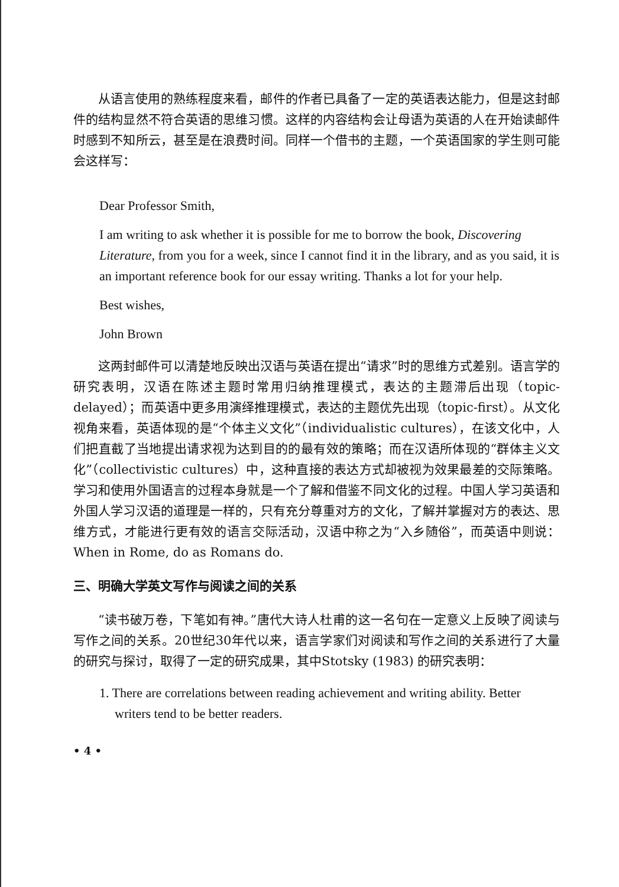从语言使用的熟练程度来看，邮件的作者已具备了一定的英语表达能力，但是这封邮件的结构显然不符合英语的思维习惯。这样的内容结构会让母语为英语的人在开始读邮件时感到不知所云，甚至是在浪费时间。同样一个借书的主题，一个英语国家的学生则可能会这样写：
Dear Professor Smith,
I am writing to ask whether it is possible for me to borrow the book, Discovering Literature, from you for a week, since I cannot find it in the library, and as you said, it is an important reference book for our essay writing. Thanks a lot for your help.
Best wishes,
John Brown
这两封邮件可以清楚地反映出汉语与英语在提出“请求”时的思维方式差别。语言学的研究表明，汉语在陈述主题时常用归纳推理模式，表达的主题滞后出现（topic-delayed）；而英语中更多用演绎推理模式，表达的主题优先出现（topic-first）。从文化视角来看，英语体现的是“个体主义文化”（individualistic cultures），在该文化中，人们把直截了当地提出请求视为达到目的的最有效的策略；而在汉语所体现的“群体主义文化”（collectivistic cultures）中，这种直接的表达方式却被视为效果最差的交际策略。学习和使用外国语言的过程本身就是一个了解和借鉴不同文化的过程。中国人学习英语和外国人学习汉语的道理是一样的，只有充分尊重对方的文化，了解并掌握对方的表达、思维方式，才能进行更有效的语言交际活动，汉语中称之为“入乡随俗”，而英语中则说：When in Rome, do as Romans do.
三、明确大学英文写作与阅读之间的关系
“读书破万卷，下笔如有神。”唐代大诗人杜甫的这一名句在一定意义上反映了阅读与写作之间的关系。20世纪30年代以来，语言学家们对阅读和写作之间的关系进行了大量的研究与探讨，取得了一定的研究成果，其中Stotsky (1983) 的研究表明：
1. There are correlations between reading achievement and writing ability. Better writers tend to be better readers.
• 4 •